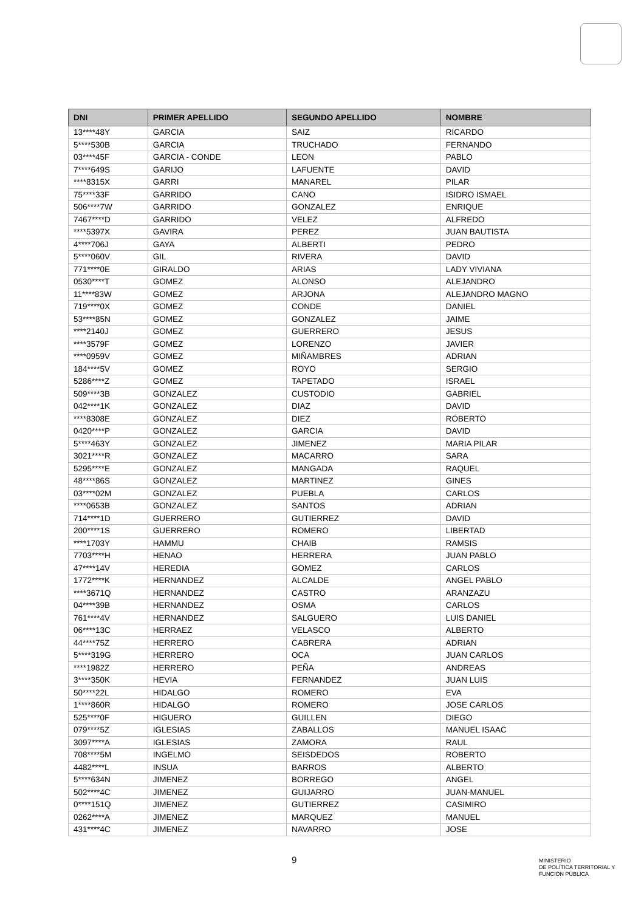| DNI | PRIMER APELLIDO | SEGUNDO APELLIDO | NOMBRE |
| --- | --- | --- | --- |
| 13****48Y | GARCIA | SAIZ | RICARDO |
| 5****530B | GARCIA | TRUCHADO | FERNANDO |
| 03****45F | GARCIA - CONDE | LEON | PABLO |
| 7****649S | GARIJO | LAFUENTE | DAVID |
| ****8315X | GARRI | MANAREL | PILAR |
| 75****33F | GARRIDO | CANO | ISIDRO ISMAEL |
| 506****7W | GARRIDO | GONZALEZ | ENRIQUE |
| 7467****D | GARRIDO | VELEZ | ALFREDO |
| ****5397X | GAVIRA | PEREZ | JUAN BAUTISTA |
| 4****706J | GAYA | ALBERTI | PEDRO |
| 5****060V | GIL | RIVERA | DAVID |
| 771****0E | GIRALDO | ARIAS | LADY VIVIANA |
| 0530****T | GOMEZ | ALONSO | ALEJANDRO |
| 11****83W | GOMEZ | ARJONA | ALEJANDRO MAGNO |
| 719****0X | GOMEZ | CONDE | DANIEL |
| 53****85N | GOMEZ | GONZALEZ | JAIME |
| ****2140J | GOMEZ | GUERRERO | JESUS |
| ****3579F | GOMEZ | LORENZO | JAVIER |
| ****0959V | GOMEZ | MIÑAMBRES | ADRIAN |
| 184****5V | GOMEZ | ROYO | SERGIO |
| 5286****Z | GOMEZ | TAPETADO | ISRAEL |
| 509****3B | GONZALEZ | CUSTODIO | GABRIEL |
| 042****1K | GONZALEZ | DIAZ | DAVID |
| ****8308E | GONZALEZ | DIEZ | ROBERTO |
| 0420****P | GONZALEZ | GARCIA | DAVID |
| 5****463Y | GONZALEZ | JIMENEZ | MARIA PILAR |
| 3021****R | GONZALEZ | MACARRO | SARA |
| 5295****E | GONZALEZ | MANGADA | RAQUEL |
| 48****86S | GONZALEZ | MARTINEZ | GINES |
| 03****02M | GONZALEZ | PUEBLA | CARLOS |
| ****0653B | GONZALEZ | SANTOS | ADRIAN |
| 714****1D | GUERRERO | GUTIERREZ | DAVID |
| 200****1S | GUERRERO | ROMERO | LIBERTAD |
| ****1703Y | HAMMU | CHAIB | RAMSIS |
| 7703****H | HENAO | HERRERA | JUAN PABLO |
| 47****14V | HEREDIA | GOMEZ | CARLOS |
| 1772****K | HERNANDEZ | ALCALDE | ANGEL PABLO |
| ****3671Q | HERNANDEZ | CASTRO | ARANZAZU |
| 04****39B | HERNANDEZ | OSMA | CARLOS |
| 761****4V | HERNANDEZ | SALGUERO | LUIS DANIEL |
| 06****13C | HERRAEZ | VELASCO | ALBERTO |
| 44****75Z | HERRERO | CABRERA | ADRIAN |
| 5****319G | HERRERO | OCA | JUAN CARLOS |
| ****1982Z | HERRERO | PEÑA | ANDREAS |
| 3****350K | HEVIA | FERNANDEZ | JUAN LUIS |
| 50****22L | HIDALGO | ROMERO | EVA |
| 1****860R | HIDALGO | ROMERO | JOSE CARLOS |
| 525****0F | HIGUERO | GUILLEN | DIEGO |
| 079****5Z | IGLESIAS | ZABALLOS | MANUEL ISAAC |
| 3097****A | IGLESIAS | ZAMORA | RAUL |
| 708****5M | INGELMO | SEISDEDOS | ROBERTO |
| 4482****L | INSUA | BARROS | ALBERTO |
| 5****634N | JIMENEZ | BORREGO | ANGEL |
| 502****4C | JIMENEZ | GUIJARRO | JUAN-MANUEL |
| 0****151Q | JIMENEZ | GUTIERREZ | CASIMIRO |
| 0262****A | JIMENEZ | MARQUEZ | MANUEL |
| 431****4C | JIMENEZ | NAVARRO | JOSE |
9
MINISTERIO
DE POLÍTICA TERRITORIAL Y
FUNCIÓN PÚBLICA